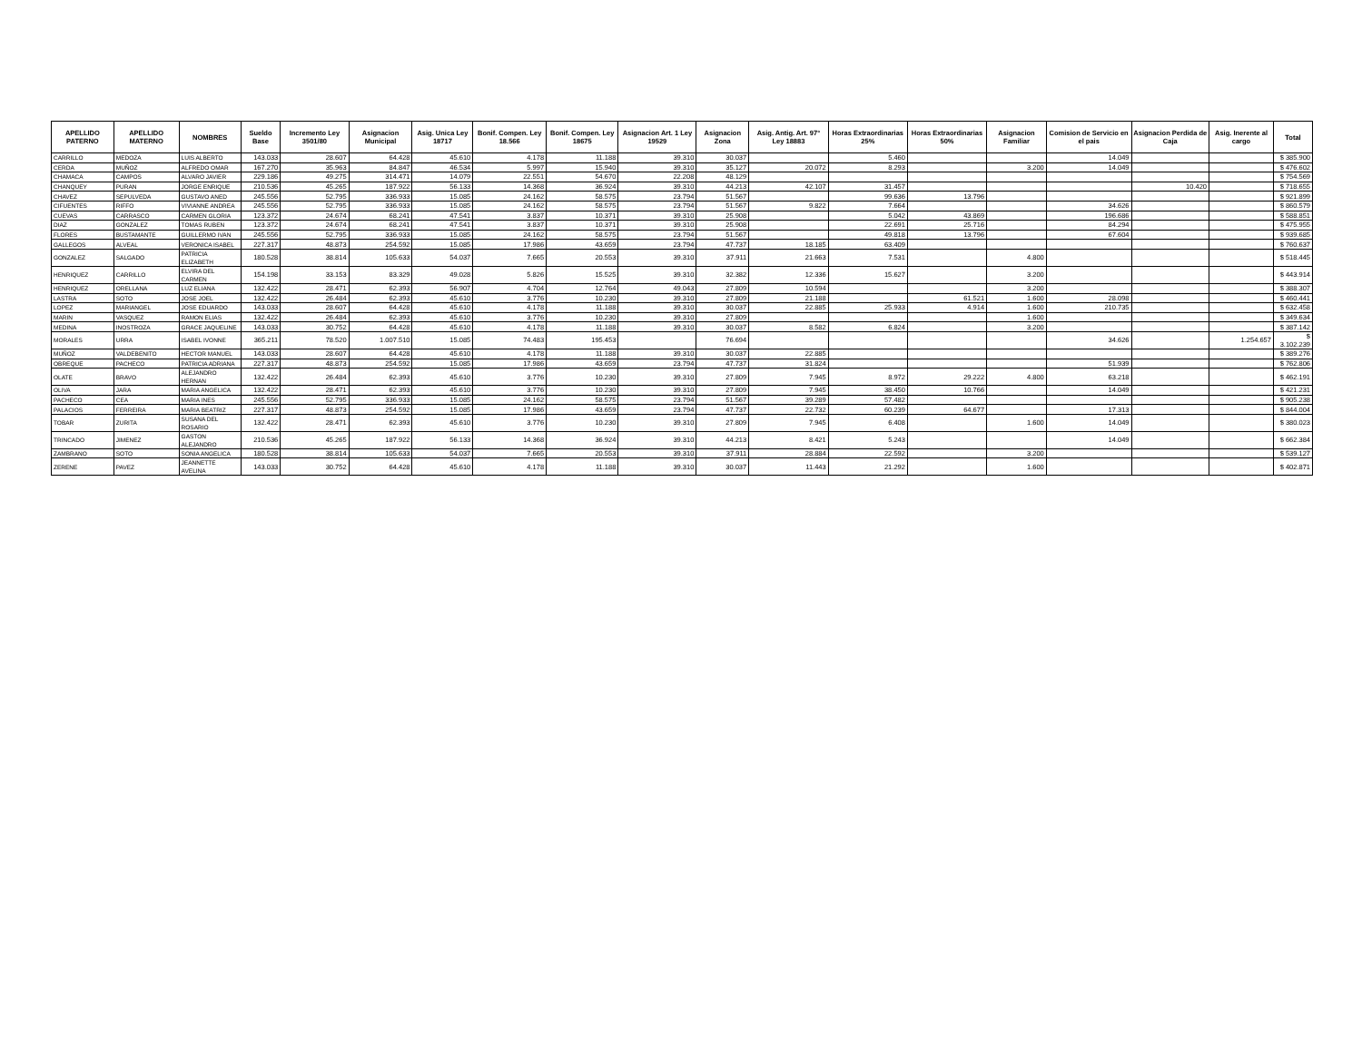| APELLIDO PATERNO | APELLIDO MATERNO | NOMBRES | Sueldo Base | Incremento Ley 3501/80 | Asignacion Municipal | Asig. Unica Ley 18717 | Bonif. Compen. Ley 18.566 | Bonif. Compen. Ley 18675 | Asignacion Art. 1 Ley 19529 | Asignacion Zona | Asig. Antig. Art. 97° Ley 18883 | Horas Extraordinarias 25% | Horas Extraordinarias 50% | Asignacion Familiar | Comision de Servicio en el pais | Asignacion Perdida de Caja | Asig. Inerente al cargo | Total |
| --- | --- | --- | --- | --- | --- | --- | --- | --- | --- | --- | --- | --- | --- | --- | --- | --- | --- | --- |
| CARRILLO | MEDOZA | LUIS ALBERTO | 143.033 | 28.607 | 64.428 | 45.610 | 4.178 | 11.188 | 39.310 | 30.037 | | 5.460 | | | 14.049 | | | $ 385.900 |
| CERDA | MUÑOZ | ALFREDO OMAR | 167.270 | 35.963 | 84.847 | 46.534 | 5.997 | 15.940 | 39.310 | 35.127 | 20.072 | 8.293 | | 3.200 | 14.049 | | | $ 476.602 |
| CHAMACA | CAMPOS | ALVARO JAVIER | 229.186 | 49.275 | 314.471 | 14.079 | 22.551 | 54.670 | 22.208 | 48.129 | | | | | | | | $ 754.569 |
| CHANQUEY | PURAN | JORGE ENRIQUE | 210.536 | 45.265 | 187.922 | 56.133 | 14.368 | 36.924 | 39.310 | 44.213 | 42.107 | 31.457 | | | | 10.420 | | $ 718.655 |
| CHAVEZ | SEPULVEDA | GUSTAVO ANED | 245.556 | 52.795 | 336.933 | 15.085 | 24.162 | 58.575 | 23.794 | 51.567 | | 99.636 | 13.796 | | | | | $ 921.899 |
| CIFUENTES | RIFFO | VIVIANNE ANDREA | 245.556 | 52.795 | 336.933 | 15.085 | 24.162 | 58.575 | 23.794 | 51.567 | 9.822 | 7.664 | | | 34.626 | | | $ 860.579 |
| CUEVAS | CARRASCO | CARMEN GLORIA | 123.372 | 24.674 | 68.241 | 47.541 | 3.837 | 10.371 | 39.310 | 25.908 | | 5.042 | 43.869 | | 196.686 | | | $ 588.851 |
| DIAZ | GONZALEZ | TOMAS RUBEN | 123.372 | 24.674 | 68.241 | 47.541 | 3.837 | 10.371 | 39.310 | 25.908 | | 22.691 | 25.716 | | 84.294 | | | $ 475.955 |
| FLORES | BUSTAMANTE | GUILLERMO IVAN | 245.556 | 52.795 | 336.933 | 15.085 | 24.162 | 58.575 | 23.794 | 51.567 | | 49.818 | 13.796 | | 67.604 | | | $ 939.685 |
| GALLEGOS | ALVEAL | VERONICA ISABEL | 227.317 | 48.873 | 254.592 | 15.085 | 17.986 | 43.659 | 23.794 | 47.737 | 18.185 | 63.409 | | | | | | $ 760.637 |
| GONZALEZ | SALGADO | PATRICIA ELIZABETH | 180.528 | 38.814 | 105.633 | 54.037 | 7.665 | 20.553 | 39.310 | 37.911 | 21.663 | 7.531 | | 4.800 | | | | $ 518.445 |
| HENRIQUEZ | CARRILLO | ELVIRA DEL CARMEN | 154.198 | 33.153 | 83.329 | 49.028 | 5.826 | 15.525 | 39.310 | 32.382 | 12.336 | 15.627 | | 3.200 | | | | $ 443.914 |
| HENRIQUEZ | ORELLANA | LUZ ELIANA | 132.422 | 28.471 | 62.393 | 56.907 | 4.704 | 12.764 | 49.043 | 27.809 | 10.594 | | | 3.200 | | | | $ 388.307 |
| LASTRA | SOTO | JOSE JOEL | 132.422 | 26.484 | 62.393 | 45.610 | 3.776 | 10.230 | 39.310 | 27.809 | 21.188 | | 61.521 | 1.600 | 28.098 | | | $ 460.441 |
| LOPEZ | MARIANGEL | JOSE EDUARDO | 143.033 | 28.607 | 64.428 | 45.610 | 4.178 | 11.188 | 39.310 | 30.037 | 22.885 | 25.933 | 4.914 | 1.600 | 210.735 | | | $ 632.458 |
| MARIN | VASQUEZ | RAMON ELIAS | 132.422 | 26.484 | 62.393 | 45.610 | 3.776 | 10.230 | 39.310 | 27.809 | | | | 1.600 | | | | $ 349.634 |
| MEDINA | INOSTROZA | GRACE JAQUELINE | 143.033 | 30.752 | 64.428 | 45.610 | 4.178 | 11.188 | 39.310 | 30.037 | 8.582 | 6.824 | | 3.200 | | | | $ 387.142 |
| MORALES | URRA | ISABEL IVONNE | 365.211 | 78.520 | 1.007.510 | 15.085 | 74.483 | 195.453 | | 76.694 | | | | | 34.626 | | 1.254.657 | $ 3.102.239 |
| MUÑOZ | VALDEBENITO | HECTOR MANUEL | 143.033 | 28.607 | 64.428 | 45.610 | 4.178 | 11.188 | 39.310 | 30.037 | 22.885 | | | | | | | $ 389.276 |
| OBREQUE | PACHECO | PATRICIA ADRIANA | 227.317 | 48.873 | 254.592 | 15.085 | 17.986 | 43.659 | 23.794 | 47.737 | 31.824 | | | | 51.939 | | | $ 762.806 |
| OLATE | BRAVO | ALEJANDRO HERNAN | 132.422 | 26.484 | 62.393 | 45.610 | 3.776 | 10.230 | 39.310 | 27.809 | 7.945 | 8.972 | 29.222 | 4.800 | 63.218 | | | $ 462.191 |
| OLIVA | JARA | MARIA ANGELICA | 132.422 | 28.471 | 62.393 | 45.610 | 3.776 | 10.230 | 39.310 | 27.809 | 7.945 | 38.450 | 10.766 | | 14.049 | | | $ 421.231 |
| PACHECO | CEA | MARIA INES | 245.556 | 52.795 | 336.933 | 15.085 | 24.162 | 58.575 | 23.794 | 51.567 | 39.289 | 57.482 | | | | | | $ 905.238 |
| PALACIOS | FERREIRA | MARIA BEATRIZ | 227.317 | 48.873 | 254.592 | 15.085 | 17.986 | 43.659 | 23.794 | 47.737 | 22.732 | 60.239 | 64.677 | | 17.313 | | | $ 844.004 |
| TOBAR | ZURITA | SUSANA DEL ROSARIO | 132.422 | 28.471 | 62.393 | 45.610 | 3.776 | 10.230 | 39.310 | 27.809 | 7.945 | 6.408 | | 1.600 | 14.049 | | | $ 380.023 |
| TRINCADO | JIMENEZ | GASTON ALEJANDRO | 210.536 | 45.265 | 187.922 | 56.133 | 14.368 | 36.924 | 39.310 | 44.213 | 8.421 | 5.243 | | | 14.049 | | | $ 662.384 |
| ZAMBRANO | SOTO | SONIA ANGELICA | 180.528 | 38.814 | 105.633 | 54.037 | 7.665 | 20.553 | 39.310 | 37.911 | 28.884 | 22.592 | | 3.200 | | | | $ 539.127 |
| ZERENE | PAVEZ | JEANNETTE AVELINA | 143.033 | 30.752 | 64.428 | 45.610 | 4.178 | 11.188 | 39.310 | 30.037 | 11.443 | 21.292 | | 1.600 | | | | $ 402.871 |